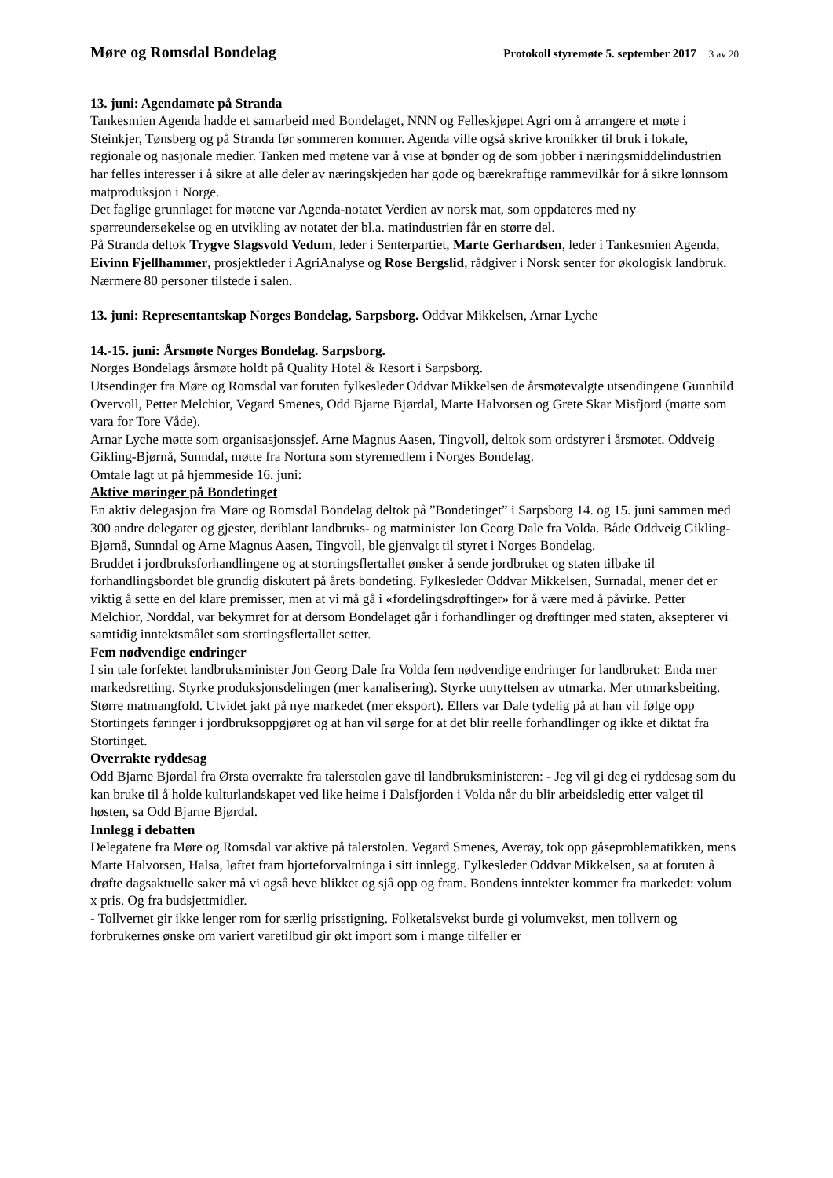Møre og Romsdal Bondelag Protokoll styremøte 5. september 2017 3 av 20
13. juni: Agendamøte på Stranda
Tankesmien Agenda hadde et samarbeid med Bondelaget, NNN og Felleskjøpet Agri om å arrangere et møte i Steinkjer, Tønsberg og på Stranda før sommeren kommer. Agenda ville også skrive kronikker til bruk i lokale, regionale og nasjonale medier. Tanken med møtene var å vise at bønder og de som jobber i næringsmiddelindustrien har felles interesser i å sikre at alle deler av næringskjeden har gode og bærekraftige rammevilkår for å sikre lønnsom matproduksjon i Norge.
Det faglige grunnlaget for møtene var Agenda-notatet Verdien av norsk mat, som oppdateres med ny spørreundersøkelse og en utvikling av notatet der bl.a. matindustrien får en større del.
På Stranda deltok Trygve Slagsvold Vedum, leder i Senterpartiet, Marte Gerhardsen, leder i Tankesmien Agenda, Eivinn Fjellhammer, prosjektleder i AgriAnalyse og Rose Bergslid, rådgiver i Norsk senter for økologisk landbruk. Nærmere 80 personer tilstede i salen.
13. juni: Representantskap Norges Bondelag, Sarpsborg. Oddvar Mikkelsen, Arnar Lyche
14.-15. juni: Årsmøte Norges Bondelag. Sarpsborg.
Norges Bondelags årsmøte holdt på Quality Hotel & Resort i Sarpsborg.
Utsendinger fra Møre og Romsdal var foruten fylkesleder Oddvar Mikkelsen de årsmøtevalgte utsendingene Gunnhild Overvoll, Petter Melchior, Vegard Smenes, Odd Bjarne Bjørdal, Marte Halvorsen og Grete Skar Misfjord (møtte som vara for Tore Våde).
Arnar Lyche møtte som organisasjonssjef. Arne Magnus Aasen, Tingvoll, deltok som ordstyrer i årsmøtet. Oddveig Gikling-Bjørnå, Sunndal, møtte fra Nortura som styremedlem i Norges Bondelag.
Omtale lagt ut på hjemmeside 16. juni:
Aktive møringer på Bondetinget
En aktiv delegasjon fra Møre og Romsdal Bondelag deltok på ”Bondetinget” i Sarpsborg 14. og 15. juni sammen med 300 andre delegater og gjester, deriblant landbruks- og matminister Jon Georg Dale fra Volda. Både Oddveig Gikling-Bjørnå, Sunndal og Arne Magnus Aasen, Tingvoll, ble gjenvalgt til styret i Norges Bondelag.
Bruddet i jordbruksforhandlingene og at stortingsflertallet ønsker å sende jordbruket og staten tilbake til forhandlingsbordet ble grundig diskutert på årets bondeting. Fylkesleder Oddvar Mikkelsen, Surnadal, mener det er viktig å sette en del klare premisser, men at vi må gå i «fordelingsdrøftinger» for å være med å påvirke. Petter Melchior, Norddal, var bekymret for at dersom Bondelaget går i forhandlinger og drøftinger med staten, aksepterer vi samtidig inntektsmålet som stortingsflertallet setter.
Fem nødvendige endringer
I sin tale forfektet landbruksminister Jon Georg Dale fra Volda fem nødvendige endringer for landbruket: Enda mer markedsretting. Styrke produksjonsdelingen (mer kanalisering). Styrke utnyttelsen av utmarka. Mer utmarksbeiting. Større matmangfold. Utvidet jakt på nye markedet (mer eksport). Ellers var Dale tydelig på at han vil følge opp Stortingets føringer i jordbruksoppgjøret og at han vil sørge for at det blir reelle forhandlinger og ikke et diktat fra Stortinget.
Overrakte ryddesag
Odd Bjarne Bjørdal fra Ørsta overrakte fra talerstolen gave til landbruksministeren: - Jeg vil gi deg ei ryddesag som du kan bruke til å holde kulturlandskapet ved like heime i Dalsfjorden i Volda når du blir arbeidsledig etter valget til høsten, sa Odd Bjarne Bjørdal.
Innlegg i debatten
Delegatene fra Møre og Romsdal var aktive på talerstolen. Vegard Smenes, Averøy, tok opp gåseproblematikken, mens Marte Halvorsen, Halsa, løftet fram hjorteforvaltninga i sitt innlegg. Fylkesleder Oddvar Mikkelsen, sa at foruten å drøfte dagsaktuelle saker må vi også heve blikket og sjå opp og fram. Bondens inntekter kommer fra markedet: volum x pris. Og fra budsjettmidler.
- Tollvernet gir ikke lenger rom for særlig prisstigning. Folketalsvekst burde gi volumvekst, men tollvern og forbrukernes ønske om variert varetilbud gir økt import som i mange tilfeller er